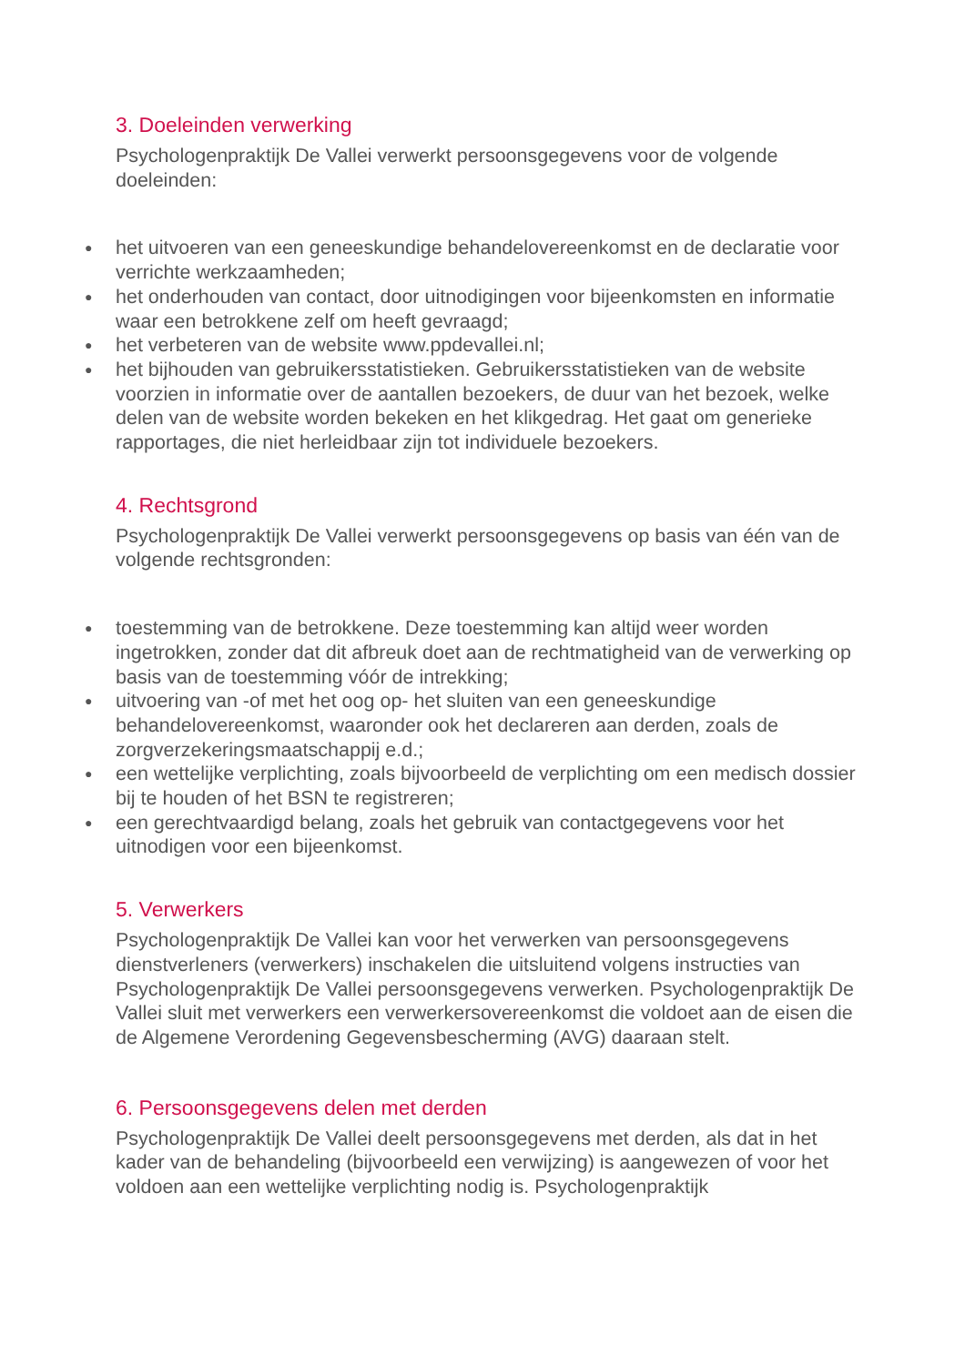3. Doeleinden verwerking
Psychologenpraktijk De Vallei verwerkt persoonsgegevens voor de volgende doeleinden:
● het uitvoeren van een geneeskundige behandelovereenkomst en de declaratie voor verrichte werkzaamheden;
● het onderhouden van contact, door uitnodigingen voor bijeenkomsten en informatie waar een betrokkene zelf om heeft gevraagd;
● het verbeteren van de website www.ppdevallei.nl;
● het bijhouden van gebruikersstatistieken. Gebruikersstatistieken van de website voorzien in informatie over de aantallen bezoekers, de duur van het bezoek, welke delen van de website worden bekeken en het klikgedrag. Het gaat om generieke rapportages, die niet herleidbaar zijn tot individuele bezoekers.
4. Rechtsgrond
Psychologenpraktijk De Vallei verwerkt persoonsgegevens op basis van één van de volgende rechtsgronden:
● toestemming van de betrokkene. Deze toestemming kan altijd weer worden ingetrokken, zonder dat dit afbreuk doet aan de rechtmatigheid van de verwerking op basis van de toestemming vóór de intrekking;
● uitvoering van -of met het oog op- het sluiten van een geneeskundige behandelovereenkomst, waaronder ook het declareren aan derden, zoals de zorgverzekeringsmaatschappij e.d.;
● een wettelijke verplichting, zoals bijvoorbeeld de verplichting om een medisch dossier bij te houden of het BSN te registreren;
● een gerechtvaardigd belang, zoals het gebruik van contactgegevens voor het uitnodigen voor een bijeenkomst.
5. Verwerkers
Psychologenpraktijk De Vallei kan voor het verwerken van persoonsgegevens dienstverleners (verwerkers) inschakelen die uitsluitend volgens instructies van Psychologenpraktijk De Vallei persoonsgegevens verwerken. Psychologenpraktijk De Vallei sluit met verwerkers een verwerkersovereenkomst die voldoet aan de eisen die de Algemene Verordening Gegevensbescherming (AVG) daaraan stelt.
6. Persoonsgegevens delen met derden
Psychologenpraktijk De Vallei deelt persoonsgegevens met derden, als dat in het kader van de behandeling (bijvoorbeeld een verwijzing) is aangewezen of voor het voldoen aan een wettelijke verplichting nodig is. Psychologenpraktijk